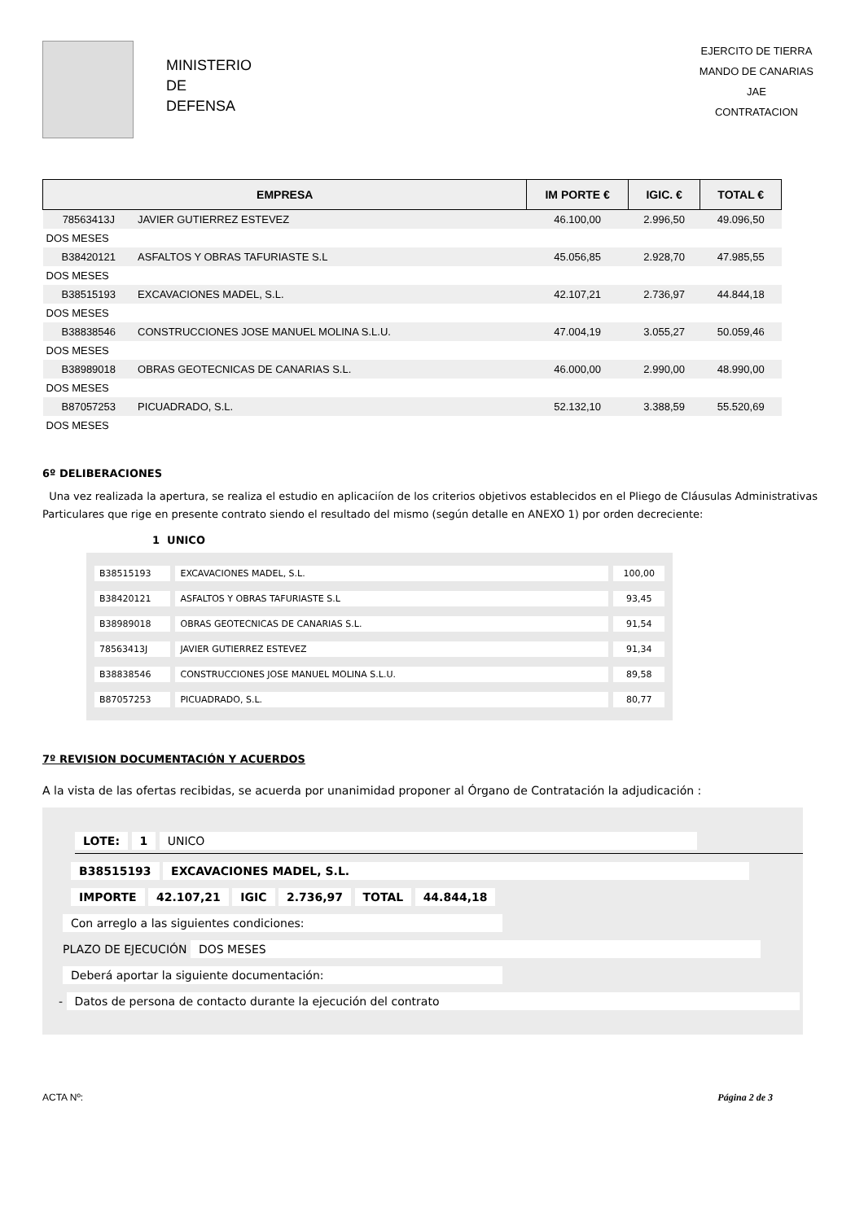MINISTERIO
DE
DEFENSA
EJERCITO DE TIERRA
MANDO DE CANARIAS
JAE
CONTRATACION
| EMPRESA | | IM PORTE € | IGIC. € | TOTAL € |
| --- | --- | --- | --- | --- |
| 78563413J | JAVIER GUTIERREZ ESTEVEZ | 46.100,00 | 2.996,50 | 49.096,50 |
| DOS MESES | | | | |
| B38420121 | ASFALTOS Y OBRAS TAFURIASTE S.L | 45.056,85 | 2.928,70 | 47.985,55 |
| DOS MESES | | | | |
| B38515193 | EXCAVACIONES MADEL, S.L. | 42.107,21 | 2.736,97 | 44.844,18 |
| DOS MESES | | | | |
| B38838546 | CONSTRUCCIONES JOSE MANUEL MOLINA S.L.U. | 47.004,19 | 3.055,27 | 50.059,46 |
| DOS MESES | | | | |
| B38989018 | OBRAS GEOTECNICAS DE CANARIAS S.L. | 46.000,00 | 2.990,00 | 48.990,00 |
| DOS MESES | | | | |
| B87057253 | PICUADRADO, S.L. | 52.132,10 | 3.388,59 | 55.520,69 |
| DOS MESES | | | | |
6º DELIBERACIONES
Una vez realizada la apertura, se realiza el estudio en aplicaciíon de los criterios objetivos establecidos en el Pliego de Cláusulas Administrativas Particulares que rige en presente contrato siendo el resultado del mismo (según detalle en ANEXO 1) por orden decreciente:
1 UNICO
| B38515193 | EXCAVACIONES MADEL, S.L. | 100,00 |
| B38420121 | ASFALTOS Y OBRAS TAFURIASTE S.L | 93,45 |
| B38989018 | OBRAS GEOTECNICAS DE CANARIAS S.L. | 91,54 |
| 78563413J | JAVIER GUTIERREZ ESTEVEZ | 91,34 |
| B38838546 | CONSTRUCCIONES JOSE MANUEL MOLINA S.L.U. | 89,58 |
| B87057253 | PICUADRADO, S.L. | 80,77 |
7º REVISION DOCUMENTACIÓN Y ACUERDOS
A la vista de las ofertas recibidas, se acuerda por unanimidad proponer al Órgano de Contratación la adjudicación :
LOTE: 1 UNICO
B38515193 EXCAVACIONES MADEL, S.L.
IMPORTE 42.107,21 IGIC 2.736,97 TOTAL 44.844,18
Con arreglo a las siguientes condiciones:
PLAZO DE EJECUCIÓN DOS MESES
Deberá aportar la siguiente documentación:
- Datos de persona de contacto durante la ejecución del contrato
ACTA Nº: Página 2 de 3